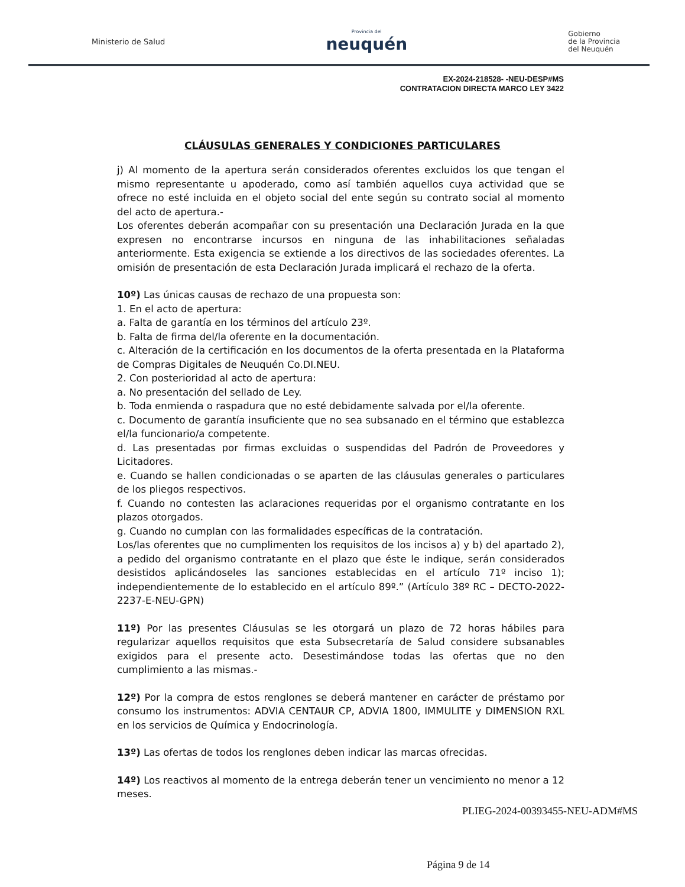Ministerio de Salud Provincia del
neuquén Gobierno
de la Provincia
del Neuquén
EX-2024-218528- -NEU-DESP#MS
CONTRATACION DIRECTA MARCO LEY 3422
CLÁUSULAS GENERALES Y CONDICIONES PARTICULARES
j) Al momento de la apertura serán considerados oferentes excluidos los que tengan el mismo representante u apoderado, como así también aquellos cuya actividad que se ofrece no esté incluida en el objeto social del ente según su contrato social al momento del acto de apertura.-
Los oferentes deberán acompañar con su presentación una Declaración Jurada en la que expresen no encontrarse incursos en ninguna de las inhabilitaciones señaladas anteriormente. Esta exigencia se extiende a los directivos de las sociedades oferentes. La omisión de presentación de esta Declaración Jurada implicará el rechazo de la oferta.
10º) Las únicas causas de rechazo de una propuesta son:
1. En el acto de apertura:
a. Falta de garantía en los términos del artículo 23º.
b. Falta de firma del/la oferente en la documentación.
c. Alteración de la certificación en los documentos de la oferta presentada en la Plataforma de Compras Digitales de Neuquén Co.DI.NEU.
2. Con posterioridad al acto de apertura:
a. No presentación del sellado de Ley.
b. Toda enmienda o raspadura que no esté debidamente salvada por el/la oferente.
c. Documento de garantía insuficiente que no sea subsanado en el término que establezca el/la funcionario/a competente.
d. Las presentadas por firmas excluidas o suspendidas del Padrón de Proveedores y Licitadores.
e. Cuando se hallen condicionadas o se aparten de las cláusulas generales o particulares de los pliegos respectivos.
f. Cuando no contesten las aclaraciones requeridas por el organismo contratante en los plazos otorgados.
g. Cuando no cumplan con las formalidades específicas de la contratación.
Los/las oferentes que no cumplimenten los requisitos de los incisos a) y b) del apartado 2), a pedido del organismo contratante en el plazo que éste le indique, serán considerados desistidos aplicándoseles las sanciones establecidas en el artículo 71º inciso 1); independientemente de lo establecido en el artículo 89º.” (Artículo 38º RC – DECTO-2022-2237-E-NEU-GPN)
11º) Por las presentes Cláusulas se les otorgará un plazo de 72 horas hábiles para regularizar aquellos requisitos que esta Subsecretaría de Salud considere subsanables exigidos para el presente acto. Desestimándose todas las ofertas que no den cumplimiento a las mismas.-
12º) Por la compra de estos renglones se deberá mantener en carácter de préstamo por consumo los instrumentos: ADVIA CENTAUR CP, ADVIA 1800, IMMULITE y DIMENSION RXL en los servicios de Química y Endocrinología.
13º) Las ofertas de todos los renglones deben indicar las marcas ofrecidas.
14º) Los reactivos al momento de la entrega deberán tener un vencimiento no menor a 12 meses.
PLIEG-2024-00393455-NEU-ADM#MS
Página 9 de 14